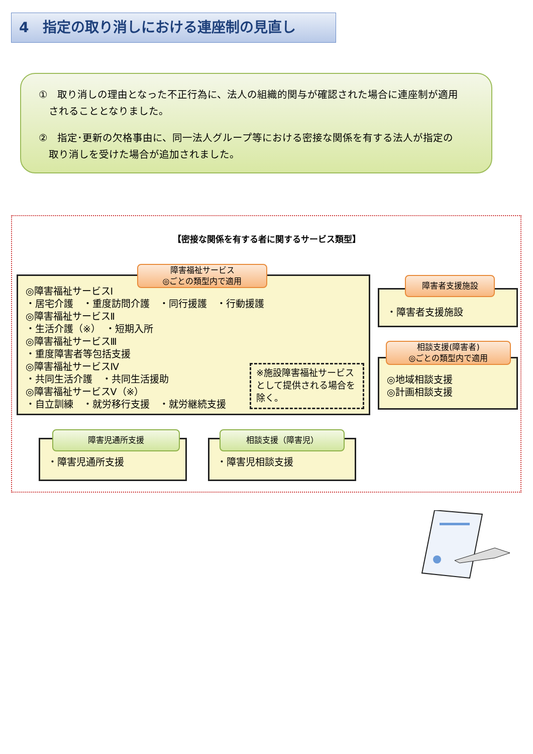4　指定の取り消しにおける連座制の見直し
①　取り消しの理由となった不正行為に、法人の組織的関与が確認された場合に連座制が適用
　されることとなりました。
②　指定･更新の欠格事由に、同一法人グループ等における密接な関係を有する法人が指定の
　取り消しを受けた場合が追加されました。
【密接な関係を有する者に関するサービス類型】
◎障害福祉サービスⅠ
・居宅介護　・重度訪問介護　・同行援護　・行動援護
◎障害福祉サービスⅡ
・生活介護（※）　・短期入所
◎障害福祉サービスⅢ
・重度障害者等包括支援
◎障害福祉サービスⅣ
・共同生活介護　・共同生活援助
◎障害福祉サービスⅤ（※）
・自立訓練　・就労移行支援　・就労継続支援
※施設障害福祉サービスとして提供される場合を除く。
障害福祉サービス
◎ごとの類型内で適用
・障害者支援施設
障害者支援施設
◎地域相談支援
◎計画相談支援
相談支援(障害者)
◎ごとの類型内で適用
・障害児通所支援
障害児通所支援
・障害児相談支援
相談支援（障害児）